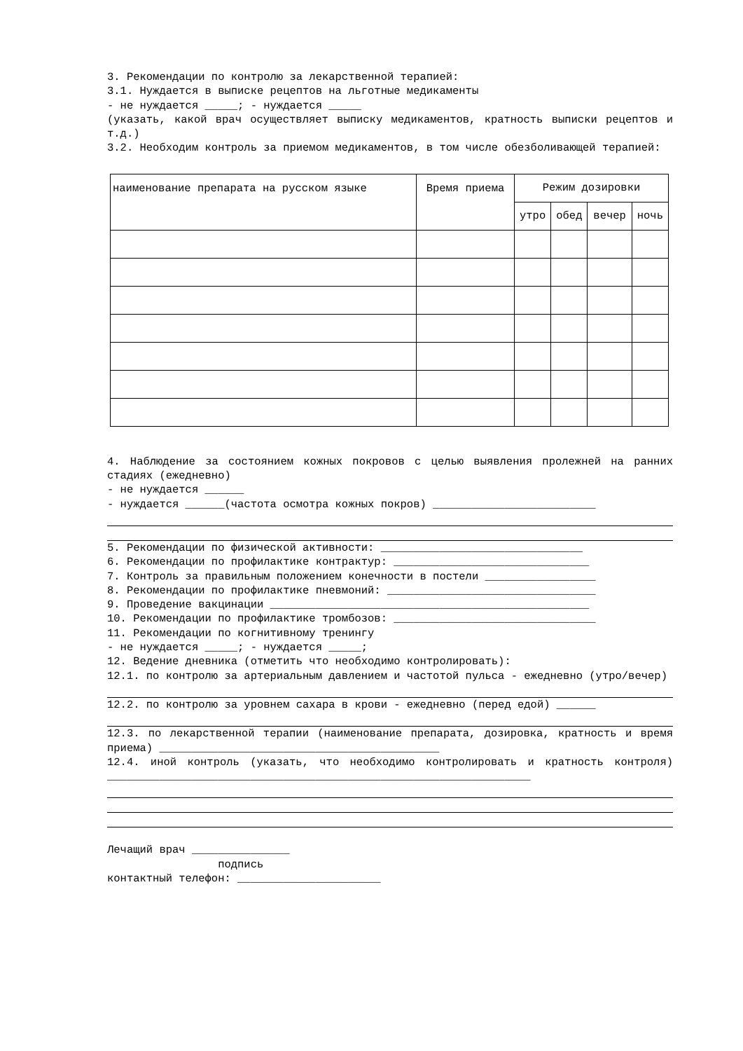3. Рекомендации по контролю за лекарственной терапией:
3.1. Нуждается в выписке рецептов на льготные медикаменты
- не нуждается _____; - нуждается _____
(указать, какой врач осуществляет выписку медикаментов, кратность выписки рецептов и т.д.)
3.2. Необходим контроль за приемом медикаментов, в том числе обезболивающей терапией:
| наименование препарата на русском языке | Время приема | Режим дозировки | | | |
| --- | --- | --- | --- | --- | --- |
| | | утро | обед | вечер | ночь |
4. Наблюдение за состоянием кожных покровов с целью выявления пролежней на ранних стадиях (ежедневно)
- не нуждается ______
- нуждается ______(частота осмотра кожных покров) _________________________
5. Рекомендации по физической активности: _______________________________
6. Рекомендации по профилактике контрактур: ______________________________
7. Контроль за правильным положением конечности в постели _________________
8. Рекомендации по профилактике пневмоний: ________________________________
9. Проведение вакцинации _________________________________________________
10. Рекомендации по профилактике тромбозов: _______________________________
11. Рекомендации по когнитивному тренингу
- не нуждается _____; - нуждается _____;
12. Ведение дневника (отметить что необходимо контролировать):
12.1. по контролю за артериальным давлением и частотой пульса - ежедневно (утро/вечер)
12.2. по контролю за уровнем сахара в крови - ежедневно (перед едой) ______
12.3. по лекарственной терапии (наименование препарата, дозировка, кратность и время приема) ___________________________________________
12.4. иной контроль (указать, что необходимо контролировать и кратность контроля) _________________________________________________________________
Лечащий врач _______________
подпись
контактный телефон: ______________________